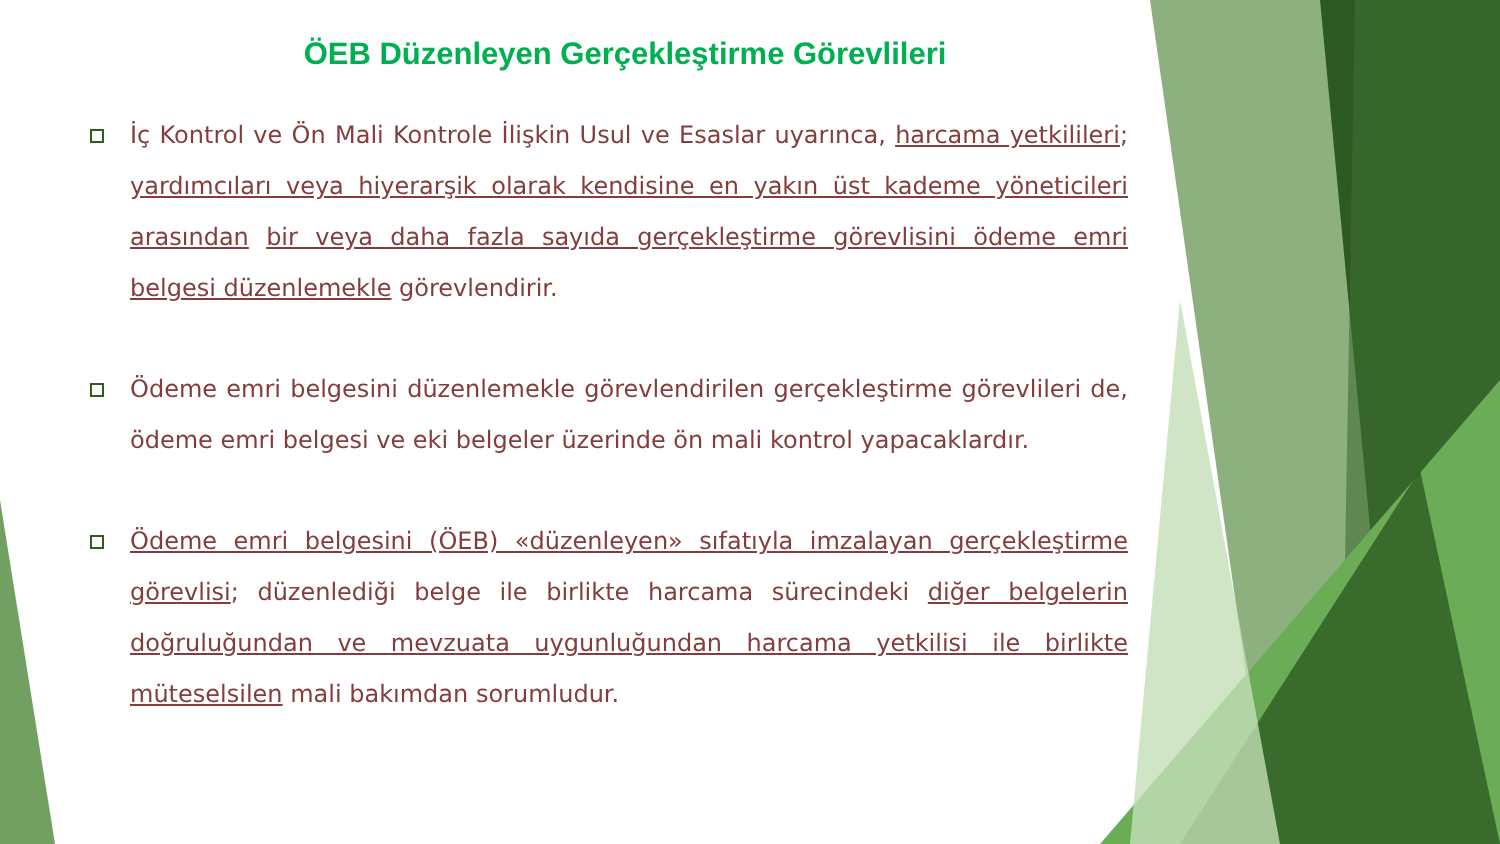ÖEB Düzenleyen Gerçekleştirme Görevlileri
İç Kontrol ve Ön Mali Kontrole İlişkin Usul ve Esaslar uyarınca, harcama yetkilileri; yardımcıları veya hiyerarşik olarak kendisine en yakın üst kademe yöneticileri arasından bir veya daha fazla sayıda gerçekleştirme görevlisini ödeme emri belgesi düzenlemekle görevlendirir.
Ödeme emri belgesini düzenlemekle görevlendirilen gerçekleştirme görevlileri de, ödeme emri belgesi ve eki belgeler üzerinde ön mali kontrol yapacaklardır.
Ödeme emri belgesini (ÖEB) «düzenleyen» sıfatıyla imzalayan gerçekleştirme görevlisi; düzenlediği belge ile birlikte harcama sürecindeki diğer belgelerin doğruluğundan ve mevzuata uygunluğundan harcama yetkilisi ile birlikte müteselsilen mali bakımdan sorumludur.